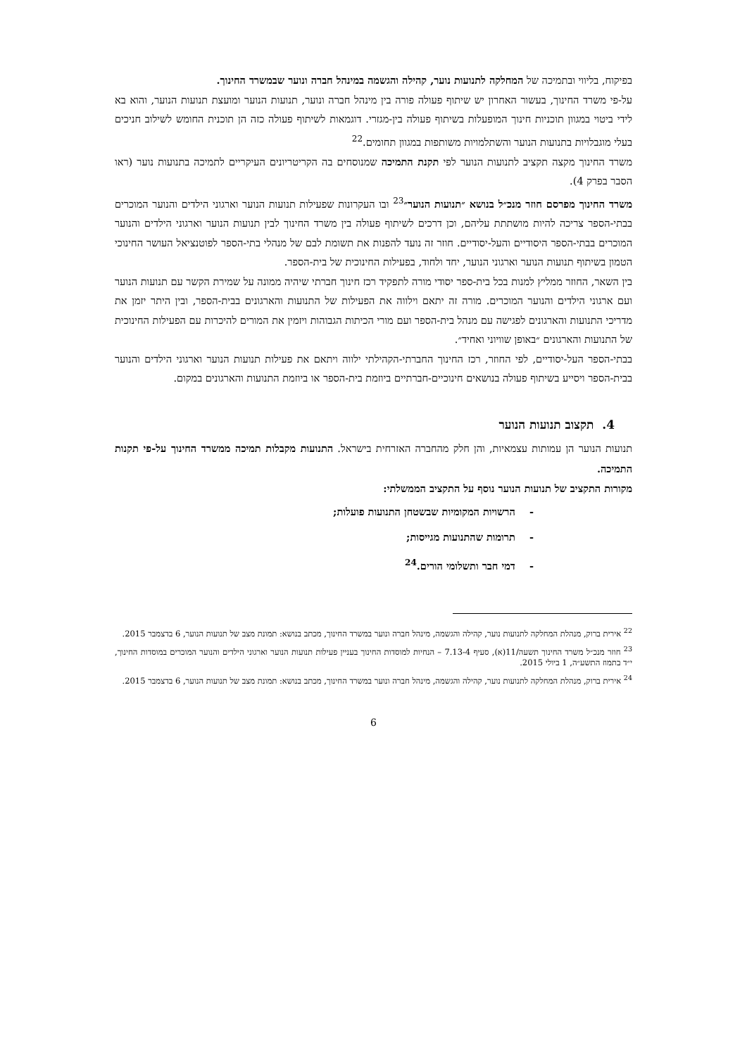בפיקוח, בליווי ובתמיכה של המחלקה לתנועות נוער, קהילה והגשמה במינהל חברה ונוער שבמשרד החינוך.
על-פי משרד החינוך, בעשור האחרון יש שיתוף פעולה פורה בין מינהל חברה ונוער, תנועות הנוער ומועצת תנועות הנוער, והוא בא לידי ביטוי במגוון תוכניות חינוך המופעלות בשיתוף פעולה בין-מגזרי. דוגמאות לשיתוף פעולה כזה הן תוכנית החומש לשילוב חניכים בעלי מוגבלויות בתנועות הנוער והשתלמויות משותפות במגוון תחומים.<sup>22</sup>
משרד החינוך מקצה תקציב לתנועות הנוער לפי תקנת התמיכה שמנוסחים בה הקריטריונים העיקריים לתמיכה בתנועות נוער (ראו הסבר בפרק 4).
משרד החינוך מפרסם חוזר מנכ״ל בנושא ״תנועות הנוער״<sup>23</sup> ובו העקרונות שפעילות תנועות הנוער וארגוני הילדים והנוער המוכרים בבתי-הספר צריכה להיות מושתתת עליהם, וכן דרכים לשיתוף פעולה בין משרד החינוך לבין תנועות הנוער וארגוני הילדים והנוער המוכרים בבתי-הספר היסודיים והעל-יסודיים. חוזר זה נועד להפנות את תשומת לבם של מנהלי בתי-הספר לפוטנציאל העושר החינוכי הטמון בשיתוף תנועות הנוער וארגוני הנוער, יחד ולחוד, בפעילות החינוכית של בית-הספר.
בין השאר, החוזר ממליץ למנות בכל בית-ספר יסודי מורה לתפקיד רכז חינוך חברתי שיהיה ממונה על שמירת הקשר עם תנועות הנוער ועם ארגוני הילדים והנוער המוכרים. מורה זה יתאם וילווה את הפעילות של התנועות והארגונים בבית-הספר, ובין היתר יזמן את מדריכי התנועות והארגונים לפגישה עם מנהל בית-הספר ועם מורי הכיתות הגבוהות ויזמין את המורים להיכרות עם הפעילות החינוכית של התנועות והארגונים ״באופן שוויוני ואחיד״.
בבתי-הספר העל-יסודיים, לפי החוזר, רכז החינוך החברתי-הקהילתי ילווה ויתאם את פעילות תנועות הנוער וארגוני הילדים והנוער בבית-הספר ויסייע בשיתוף פעולה בנושאים חינוכיים-חברתיים ביוזמת בית-הספר או ביוזמת התנועות והארגונים במקום.
4. תקצוב תנועות הנוער
תנועות הנוער הן עמותות עצמאיות, והן חלק מהחברה האזרחית בישראל. התנועות מקבלות תמיכה ממשרד החינוך על-פי תקנות התמיכה.
מקורות התקציב של תנועות הנוער נוסף על התקציב הממשלתי:
- הרשויות המקומיות שבשטחן התנועות פועלות;
- תרומות שהתנועות מגייסות;
- דמי חבר ותשלומי הורים.<sup>24</sup>
<sup>22</sup> אירית ברוק, מנהלת המחלקה לתנועות נוער, קהילה והגשמה, מינהל חברה ונוער במשרד החינוך, מכתב בנושא: תמונת מצב של תנועות הנוער, 6 בדצמבר 2015.
<sup>23</sup> חוזר מנכ״ל משרד החינוך תשעה/11(א), סעיף 7.13-4 – הנחיות למוסדות החינוך בעניין פעילות תנועות הנוער וארגוני הילדים והנוער המוכרים במוסדות החינוך, י״ד בתמוז התשע״ה, 1 ביולי 2015.
<sup>24</sup> אירית ברוק, מנהלת המחלקה לתנועות נוער, קהילה והגשמה, מינהל חברה ונוער במשרד החינוך, מכתב בנושא: תמונת מצב של תנועות הנוער, 6 בדצמבר 2015.
6